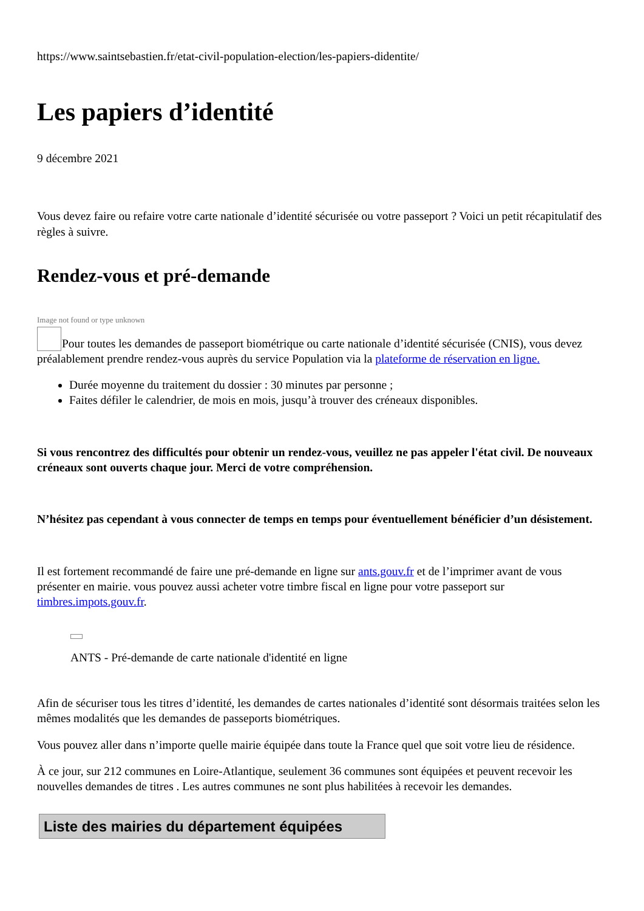https://www.saintsebastien.fr/etat-civil-population-election/les-papiers-didentite/
Les papiers d’identité
9 décembre 2021
Vous devez faire ou refaire votre carte nationale d’identité sécurisée ou votre passeport ? Voici un petit récapitulatif des règles à suivre.
Rendez-vous et pré-demande
Image not found or type unknown
Pour toutes les demandes de passeport biométrique ou carte nationale d’identité sécurisée (CNIS), vous devez préalablement prendre rendez-vous auprès du service Population via la plateforme de réservation en ligne.
Durée moyenne du traitement du dossier : 30 minutes par personne ;
Faites défiler le calendrier, de mois en mois, jusqu’à trouver des créneaux disponibles.
Si vous rencontrez des difficultés pour obtenir un rendez-vous, veuillez ne pas appeler l'état civil. De nouveaux créneaux sont ouverts chaque jour. Merci de votre compréhension.
N’hésitez pas cependant à vous connecter de temps en temps pour éventuellement bénéficier d’un désistement.
Il est fortement recommandé de faire une pré-demande en ligne sur ants.gouv.fr et de l’imprimer avant de vous présenter en mairie. vous pouvez aussi acheter votre timbre fiscal en ligne pour votre passeport sur timbres.impots.gouv.fr.
ANTS - Pré-demande de carte nationale d'identité en ligne
Afin de sécuriser tous les titres d’identité, les demandes de cartes nationales d’identité sont désormais traitées selon les mêmes modalités que les demandes de passeports biométriques.
Vous pouvez aller dans n’importe quelle mairie équipée dans toute la France quel que soit votre lieu de résidence.
À ce jour, sur 212 communes en Loire-Atlantique, seulement 36 communes sont équipées et peuvent recevoir les nouvelles demandes de titres . Les autres communes ne sont plus habilitées à recevoir les demandes.
Liste des mairies du département équipées